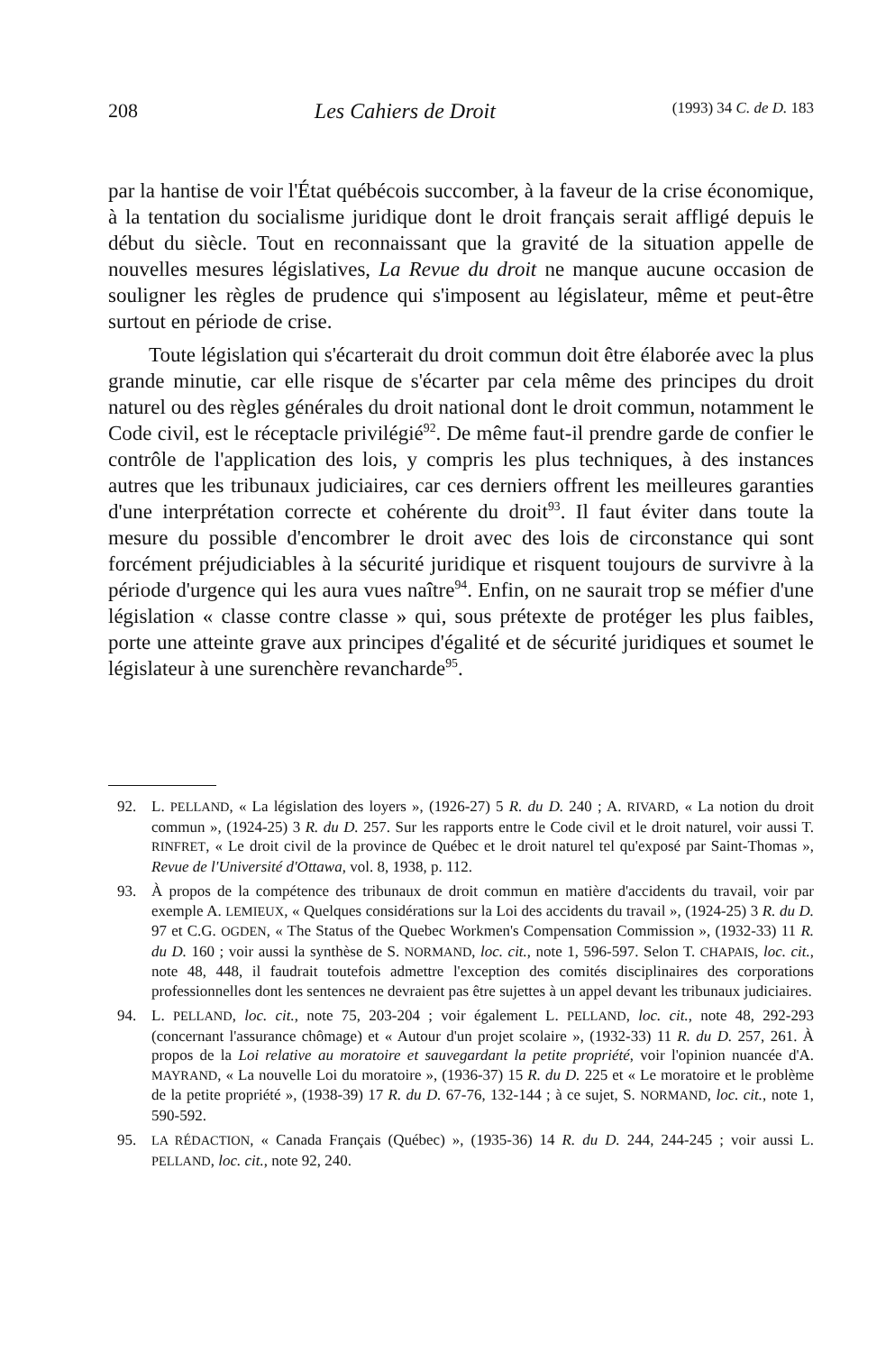208 Les Cahiers de Droit (1993) 34 C. de D. 183
par la hantise de voir l'État québécois succomber, à la faveur de la crise économique, à la tentation du socialisme juridique dont le droit français serait affligé depuis le début du siècle. Tout en reconnaissant que la gravité de la situation appelle de nouvelles mesures législatives, La Revue du droit ne manque aucune occasion de souligner les règles de prudence qui s'imposent au législateur, même et peut-être surtout en période de crise.
Toute législation qui s'écarterait du droit commun doit être élaborée avec la plus grande minutie, car elle risque de s'écarter par cela même des principes du droit naturel ou des règles générales du droit national dont le droit commun, notamment le Code civil, est le réceptacle privilégié<sup>92</sup>. De même faut-il prendre garde de confier le contrôle de l'application des lois, y compris les plus techniques, à des instances autres que les tribunaux judiciaires, car ces derniers offrent les meilleures garanties d'une interprétation correcte et cohérente du droit<sup>93</sup>. Il faut éviter dans toute la mesure du possible d'encombrer le droit avec des lois de circonstance qui sont forcément préjudiciables à la sécurité juridique et risquent toujours de survivre à la période d'urgence qui les aura vues naître<sup>94</sup>. Enfin, on ne saurait trop se méfier d'une législation « classe contre classe » qui, sous prétexte de protéger les plus faibles, porte une atteinte grave aux principes d'égalité et de sécurité juridiques et soumet le législateur à une surenchère revancharde<sup>95</sup>.
92. L. PELLAND, « La législation des loyers », (1926-27) 5 R. du D. 240 ; A. RIVARD, « La notion du droit commun », (1924-25) 3 R. du D. 257. Sur les rapports entre le Code civil et le droit naturel, voir aussi T. RINFRET, « Le droit civil de la province de Québec et le droit naturel tel qu'exposé par Saint-Thomas », Revue de l'Université d'Ottawa, vol. 8, 1938, p. 112.
93. À propos de la compétence des tribunaux de droit commun en matière d'accidents du travail, voir par exemple A. LEMIEUX, « Quelques considérations sur la Loi des accidents du travail », (1924-25) 3 R. du D. 97 et C.G. OGDEN, « The Status of the Quebec Workmen's Compensation Commission », (1932-33) 11 R. du D. 160 ; voir aussi la synthèse de S. NORMAND, loc. cit., note 1, 596-597. Selon T. CHAPAIS, loc. cit., note 48, 448, il faudrait toutefois admettre l'exception des comités disciplinaires des corporations professionnelles dont les sentences ne devraient pas être sujettes à un appel devant les tribunaux judiciaires.
94. L. PELLAND, loc. cit., note 75, 203-204 ; voir également L. PELLAND, loc. cit., note 48, 292-293 (concernant l'assurance chômage) et « Autour d'un projet scolaire », (1932-33) 11 R. du D. 257, 261. À propos de la Loi relative au moratoire et sauvegardant la petite propriété, voir l'opinion nuancée d'A. MAYRAND, « La nouvelle Loi du moratoire », (1936-37) 15 R. du D. 225 et « Le moratoire et le problème de la petite propriété », (1938-39) 17 R. du D. 67-76, 132-144 ; à ce sujet, S. NORMAND, loc. cit., note 1, 590-592.
95. LA RÉDACTION, « Canada Français (Québec) », (1935-36) 14 R. du D. 244, 244-245 ; voir aussi L. PELLAND, loc. cit., note 92, 240.